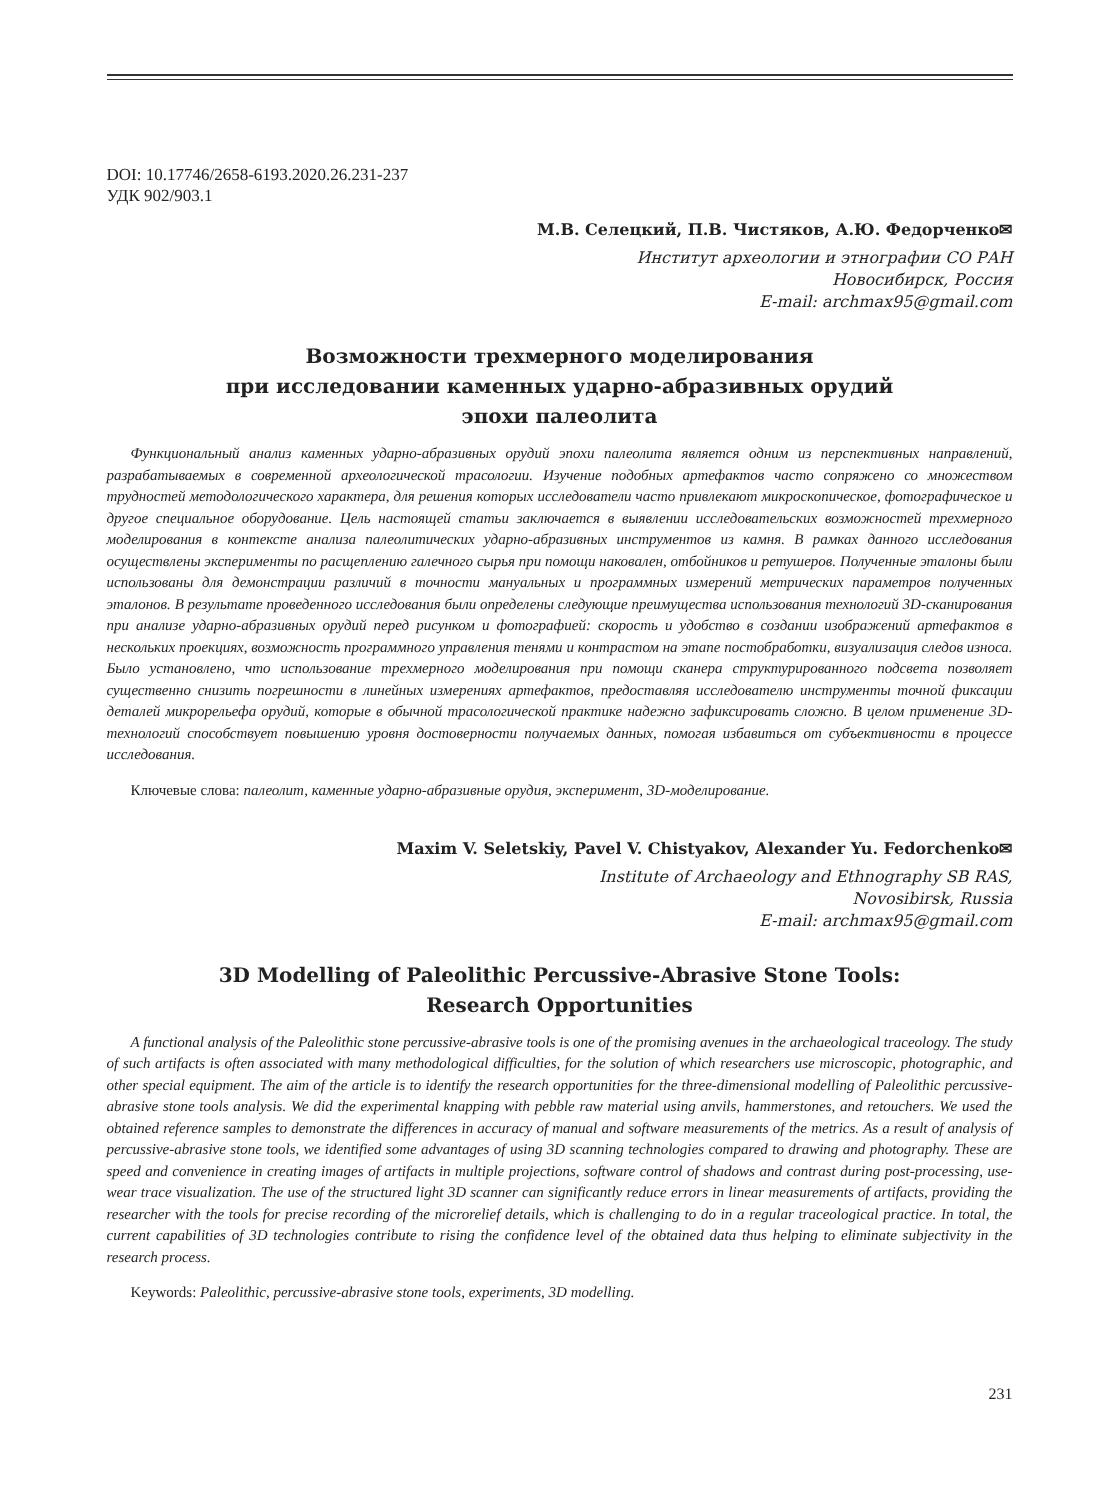DOI: 10.17746/2658-6193.2020.26.231-237
УДК 902/903.1
М.В. Селецкий, П.В. Чистяков, А.Ю. Федорченко✉
Институт археологии и этнографии СО РАН
Новосибирск, Россия
E-mail: archmax95@gmail.com
Возможности трехмерного моделирования
при исследовании каменных ударно-абразивных орудий
эпохи палеолита
Функциональный анализ каменных ударно-абразивных орудий эпохи палеолита является одним из перспективных направлений, разрабатываемых в современной археологической трасологии. Изучение подобных артефактов часто сопряжено со множеством трудностей методологического характера, для решения которых исследователи часто привлекают микроскопическое, фотографическое и другое специальное оборудование. Цель настоящей статьи заключается в выявлении исследовательских возможностей трехмерного моделирования в контексте анализа палеолитических ударно-абразивных инструментов из камня. В рамках данного исследования осуществлены эксперименты по расщеплению галечного сырья при помощи наковален, отбойников и ретушеров. Полученные эталоны были использованы для демонстрации различий в точности мануальных и программных измерений метрических параметров полученных эталонов. В результате проведенного исследования были определены следующие преимущества использования технологий 3D-сканирования при анализе ударно-абразивных орудий перед рисунком и фотографией: скорость и удобство в создании изображений артефактов в нескольких проекциях, возможность программного управления тенями и контрастом на этапе постобработки, визуализация следов износа. Было установлено, что использование трехмерного моделирования при помощи сканера структурированного подсвета позволяет существенно снизить погрешности в линейных измерениях артефактов, предоставляя исследователю инструменты точной фиксации деталей микрорельефа орудий, которые в обычной трасологической практике надежно зафиксировать сложно. В целом применение 3D-технологий способствует повышению уровня достоверности получаемых данных, помогая избавиться от субъективности в процессе исследования.
Ключевые слова: палеолит, каменные ударно-абразивные орудия, эксперимент, 3D-моделирование.
Maxim V. Seletskiy, Pavel V. Chistyakov, Alexander Yu. Fedorchenko✉
Institute of Archaeology and Ethnography SB RAS,
Novosibirsk, Russia
E-mail: archmax95@gmail.com
3D Modelling of Paleolithic Percussive-Abrasive Stone Tools:
Research Opportunities
A functional analysis of the Paleolithic stone percussive-abrasive tools is one of the promising avenues in the archaeological traceology. The study of such artifacts is often associated with many methodological difficulties, for the solution of which researchers use microscopic, photographic, and other special equipment. The aim of the article is to identify the research opportunities for the three-dimensional modelling of Paleolithic percussive-abrasive stone tools analysis. We did the experimental knapping with pebble raw material using anvils, hammerstones, and retouchers. We used the obtained reference samples to demonstrate the differences in accuracy of manual and software measurements of the metrics. As a result of analysis of percussive-abrasive stone tools, we identified some advantages of using 3D scanning technologies compared to drawing and photography. These are speed and convenience in creating images of artifacts in multiple projections, software control of shadows and contrast during post-processing, use-wear trace visualization. The use of the structured light 3D scanner can significantly reduce errors in linear measurements of artifacts, providing the researcher with the tools for precise recording of the microrelief details, which is challenging to do in a regular traceological practice. In total, the current capabilities of 3D technologies contribute to rising the confidence level of the obtained data thus helping to eliminate subjectivity in the research process.
Keywords: Paleolithic, percussive-abrasive stone tools, experiments, 3D modelling.
231